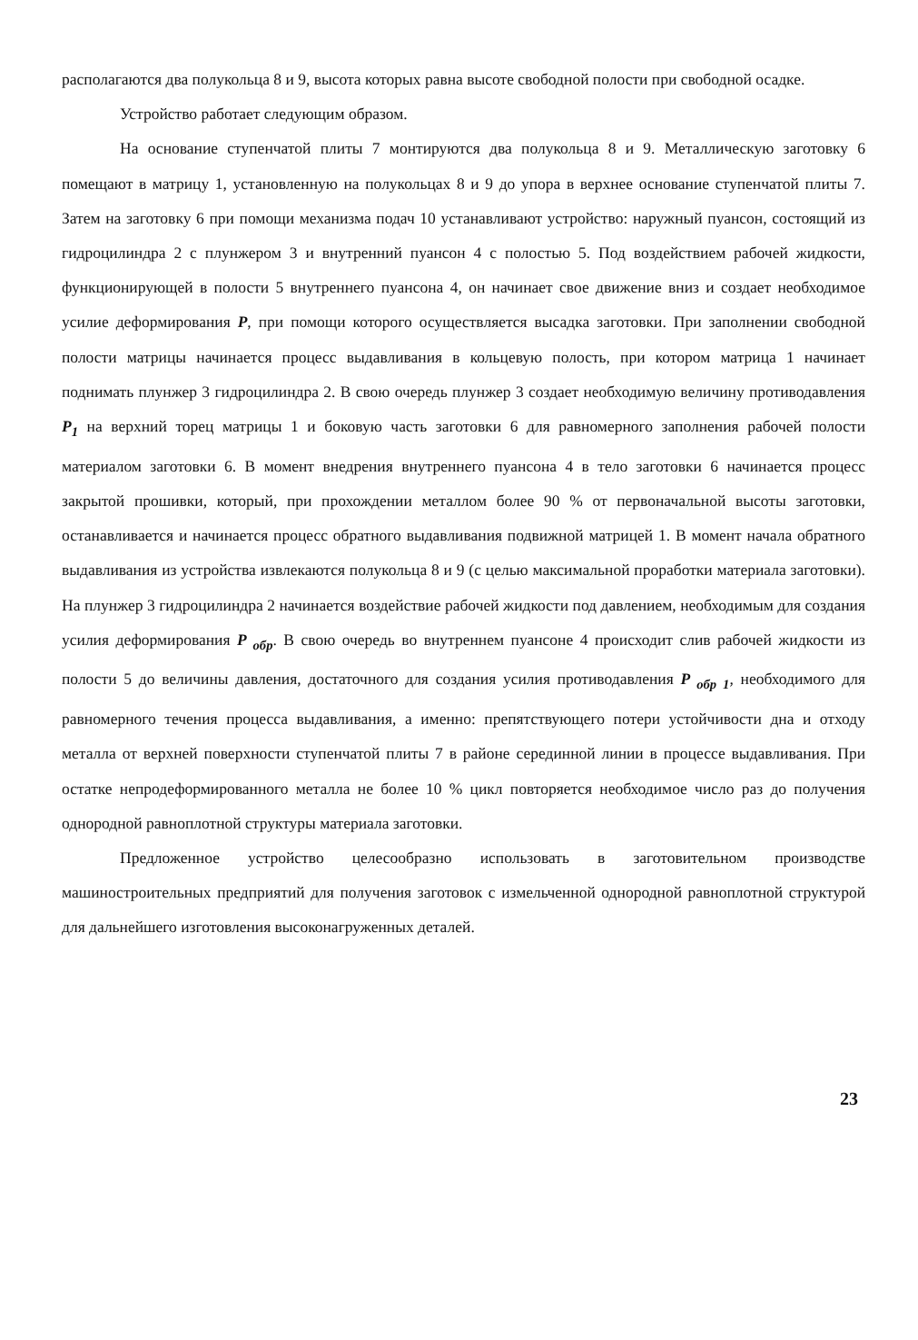располагаются два полукольца 8 и 9, высота которых равна высоте свободной полости при свободной осадке.
Устройство работает следующим образом.
На основание ступенчатой плиты 7 монтируются два полукольца 8 и 9. Металлическую заготовку 6 помещают в матрицу 1, установленную на полукольцах 8 и 9 до упора в верхнее основание ступенчатой плиты 7. Затем на заготовку 6 при помощи механизма подач 10 устанавливают устройство: наружный пуансон, состоящий из гидроцилиндра 2 с плунжером 3 и внутренний пуансон 4 с полостью 5. Под воздействием рабочей жидкости, функционирующей в полости 5 внутреннего пуансона 4, он начинает свое движение вниз и создает необходимое усилие деформирования P, при помощи которого осуществляется высадка заготовки. При заполнении свободной полости матрицы начинается процесс выдавливания в кольцевую полость, при котором матрица 1 начинает поднимать плунжер 3 гидроцилиндра 2. В свою очередь плунжер 3 создает необходимую величину противодавления P<sub>1</sub> на верхний торец матрицы 1 и боковую часть заготовки 6 для равномерного заполнения рабочей полости материалом заготовки 6. В момент внедрения внутреннего пуансона 4 в тело заготовки 6 начинается процесс закрытой прошивки, который, при прохождении металлом более 90 % от первоначальной высоты заготовки, останавливается и начинается процесс обратного выдавливания подвижной матрицей 1. В момент начала обратного выдавливания из устройства извлекаются полукольца 8 и 9 (с целью максимальной проработки материала заготовки). На плунжер 3 гидроцилиндра 2 начинается воздействие рабочей жидкости под давлением, необходимым для создания усилия деформирования P <sub>обр</sub>. В свою очередь во внутреннем пуансоне 4 происходит слив рабочей жидкости из полости 5 до величины давления, достаточного для создания усилия противодавления P <sub>обр 1</sub>, необходимого для равномерного течения процесса выдавливания, а именно: препятствующего потери устойчивости дна и отходу металла от верхней поверхности ступенчатой плиты 7 в районе серединной линии в процессе выдавливания. При остатке непродеформированного металла не более 10 % цикл повторяется необходимое число раз до получения однородной равноплотной структуры материала заготовки.
Предложенное устройство целесообразно использовать в заготовительном производстве машиностроительных предприятий для получения заготовок с измельченной однородной равноплотной структурой для дальнейшего изготовления высоконагруженных деталей.
23